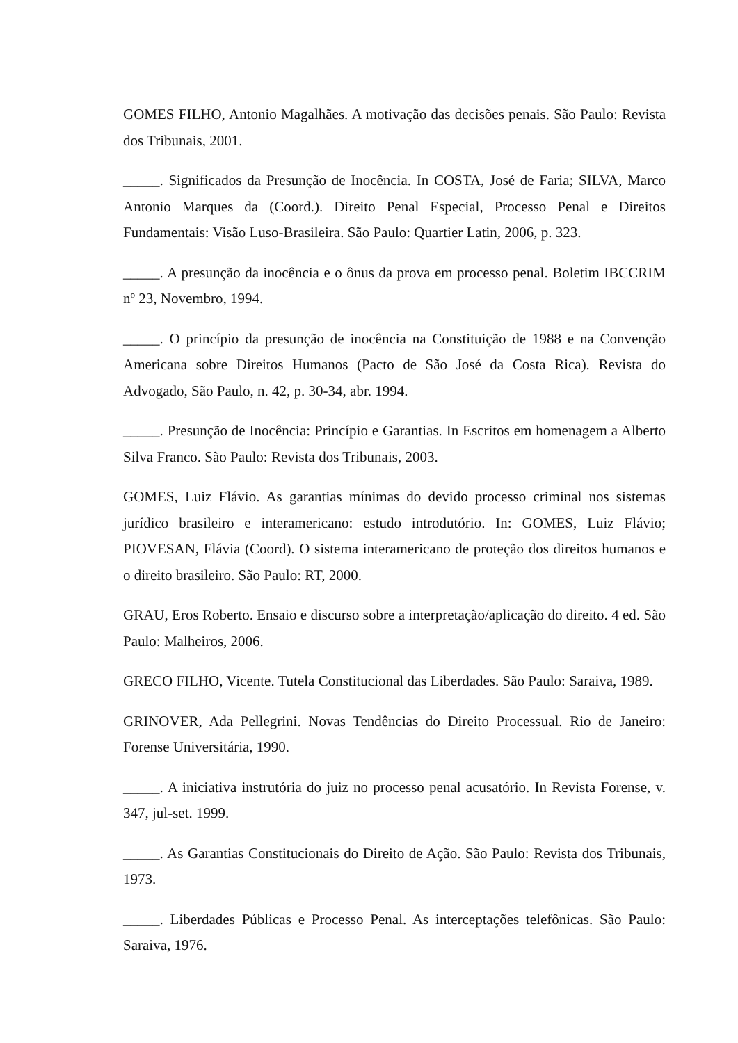GOMES FILHO, Antonio Magalhães. A motivação das decisões penais. São Paulo: Revista dos Tribunais, 2001.
_____. Significados da Presunção de Inocência. In COSTA, José de Faria; SILVA, Marco Antonio Marques da (Coord.). Direito Penal Especial, Processo Penal e Direitos Fundamentais: Visão Luso-Brasileira. São Paulo: Quartier Latin, 2006, p. 323.
_____. A presunção da inocência e o ônus da prova em processo penal. Boletim IBCCRIM nº 23, Novembro, 1994.
_____. O princípio da presunção de inocência na Constituição de 1988 e na Convenção Americana sobre Direitos Humanos (Pacto de São José da Costa Rica). Revista do Advogado, São Paulo, n. 42, p. 30-34, abr. 1994.
_____. Presunção de Inocência: Princípio e Garantias. In Escritos em homenagem a Alberto Silva Franco. São Paulo: Revista dos Tribunais, 2003.
GOMES, Luiz Flávio. As garantias mínimas do devido processo criminal nos sistemas jurídico brasileiro e interamericano: estudo introdutório. In: GOMES, Luiz Flávio; PIOVESAN, Flávia (Coord). O sistema interamericano de proteção dos direitos humanos e o direito brasileiro. São Paulo: RT, 2000.
GRAU, Eros Roberto. Ensaio e discurso sobre a interpretação/aplicação do direito. 4 ed. São Paulo: Malheiros, 2006.
GRECO FILHO, Vicente. Tutela Constitucional das Liberdades. São Paulo: Saraiva, 1989.
GRINOVER, Ada Pellegrini. Novas Tendências do Direito Processual. Rio de Janeiro: Forense Universitária, 1990.
_____. A iniciativa instrutória do juiz no processo penal acusatório. In Revista Forense, v. 347, jul-set. 1999.
_____. As Garantias Constitucionais do Direito de Ação. São Paulo: Revista dos Tribunais, 1973.
_____. Liberdades Públicas e Processo Penal. As interceptações telefônicas. São Paulo: Saraiva, 1976.